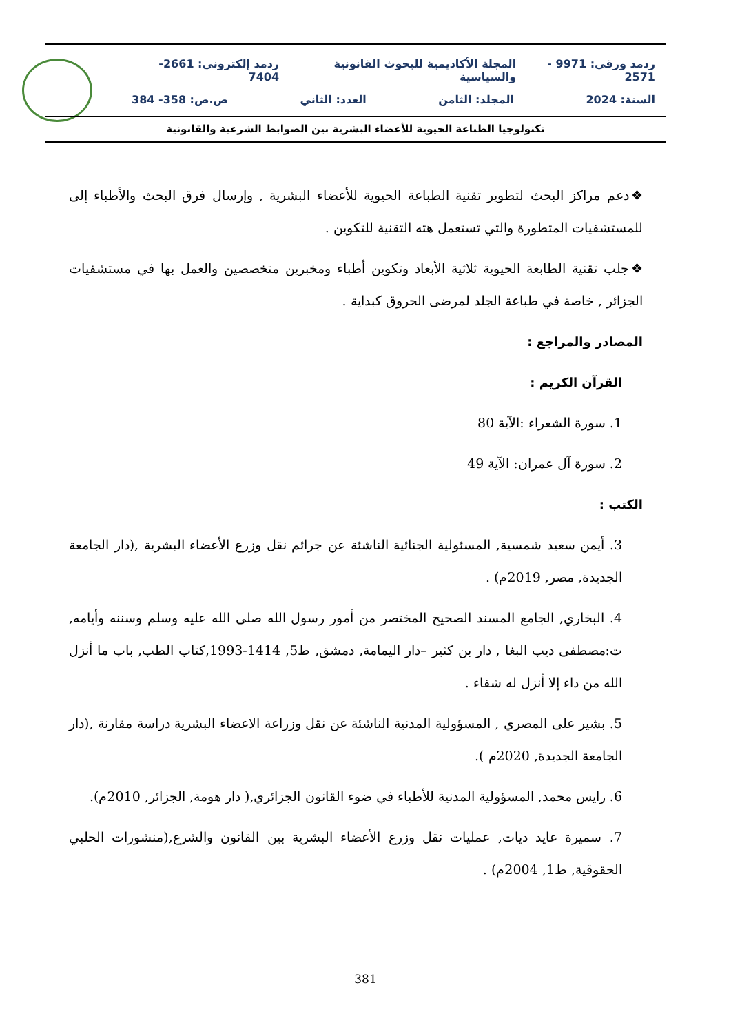ردمد ورقي: 9971 - 2571 المجلة الأكاديمية للبحوث القانونية والسياسية ردمد إلكتروني: 2661-7404
السنة: 2024 المجلد: الثامن العدد: الثاني ص.ص: 358- 384
تكنولوجيا الطباعة الحيوية للأعضاء البشرية بين الضوابط الشرعية والقانونية
❖دعم مراكز البحث لتطوير تقنية الطباعة الحيوية للأعضاء البشرية , وإرسال فرق البحث والأطباء إلى للمستشفيات المتطورة والتي تستعمل هته التقنية للتكوين .
❖جلب تقنية الطابعة الحيوية ثلاثية الأبعاد وتكوين أطباء ومخبرين متخصصين والعمل بها في مستشفيات الجزائر , خاصة في طباعة الجلد لمرضى الحروق كبداية .
المصادر والمراجع :
القرآن الكريم :
1. سورة الشعراء :الآية 80
2. سورة آل عمران: الآية 49
الكتب :
3. أيمن سعيد شمسية, المسئولية الجنائية الناشئة عن جرائم نقل وزرع الأعضاء البشرية ,(دار الجامعة الجديدة, مصر, 2019م) .
4. البخاري, الجامع المسند الصحيح المختصر من أمور رسول الله صلى الله عليه وسلم وسننه وأيامه, ت:مصطفى ديب البغا , دار بن كثير –دار اليمامة, دمشق, ط5, 1414-1993,كتاب الطب, باب ما أنزل الله من داء إلا أنزل له شفاء .
5. بشير على المصري , المسؤولية المدنية الناشئة عن نقل وزراعة الاعضاء البشرية دراسة مقارنة ,(دار الجامعة الجديدة, 2020م ).
6. رايس محمد, المسؤولية المدنية للأطباء في ضوء القانون الجزائري,( دار هومة, الجزائر, 2010م).
7. سميرة عايد ديات, عمليات نقل وزرع الأعضاء البشرية بين القانون والشرع,(منشورات الحلبي الحقوقية, ط1, 2004م) .
381